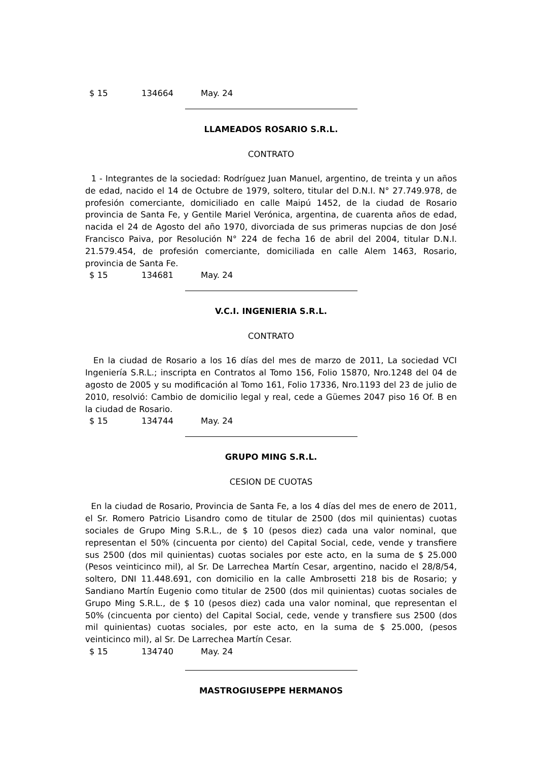$ 15 134664 May. 24
LLAMEADOS ROSARIO S.R.L.
CONTRATO
1 - Integrantes de la sociedad: Rodríguez Juan Manuel, argentino, de treinta y un años de edad, nacido el 14 de Octubre de 1979, soltero, titular del D.N.I. N° 27.749.978, de profesión comerciante, domiciliado en calle Maipú 1452, de la ciudad de Rosario provincia de Santa Fe, y Gentile Mariel Verónica, argentina, de cuarenta años de edad, nacida el 24 de Agosto del año 1970, divorciada de sus primeras nupcias de don José Francisco Paiva, por Resolución N° 224 de fecha 16 de abril del 2004, titular D.N.I. 21.579.454, de profesión comerciante, domiciliada en calle Alem 1463, Rosario, provincia de Santa Fe.
$ 15 134681 May. 24
V.C.I. INGENIERIA S.R.L.
CONTRATO
En la ciudad de Rosario a los 16 días del mes de marzo de 2011, La sociedad VCI Ingeniería S.R.L.; inscripta en Contratos al Tomo 156, Folio 15870, Nro.1248 del 04 de agosto de 2005 y su modificación al Tomo 161, Folio 17336, Nro.1193 del 23 de julio de 2010, resolvió: Cambio de domicilio legal y real, cede a Güemes 2047 piso 16 Of. B en la ciudad de Rosario.
$ 15 134744 May. 24
GRUPO MING S.R.L.
CESION DE CUOTAS
En la ciudad de Rosario, Provincia de Santa Fe, a los 4 días del mes de enero de 2011, el Sr. Romero Patricio Lisandro como de titular de 2500 (dos mil quinientas) cuotas sociales de Grupo Ming S.R.L., de $ 10 (pesos diez) cada una valor nominal, que representan el 50% (cincuenta por ciento) del Capital Social, cede, vende y transfiere sus 2500 (dos mil quinientas) cuotas sociales por este acto, en la suma de $ 25.000 (Pesos veinticinco mil), al Sr. De Larrechea Martín Cesar, argentino, nacido el 28/8/54, soltero, DNI 11.448.691, con domicilio en la calle Ambrosetti 218 bis de Rosario; y Sandiano Martín Eugenio como titular de 2500 (dos mil quinientas) cuotas sociales de Grupo Ming S.R.L., de $ 10 (pesos diez) cada una valor nominal, que representan el 50% (cincuenta por ciento) del Capital Social, cede, vende y transfiere sus 2500 (dos mil quinientas) cuotas sociales, por este acto, en la suma de $ 25.000, (pesos veinticinco mil), al Sr. De Larrechea Martín Cesar.
$ 15 134740 May. 24
MASTROGIUSEPPE HERMANOS